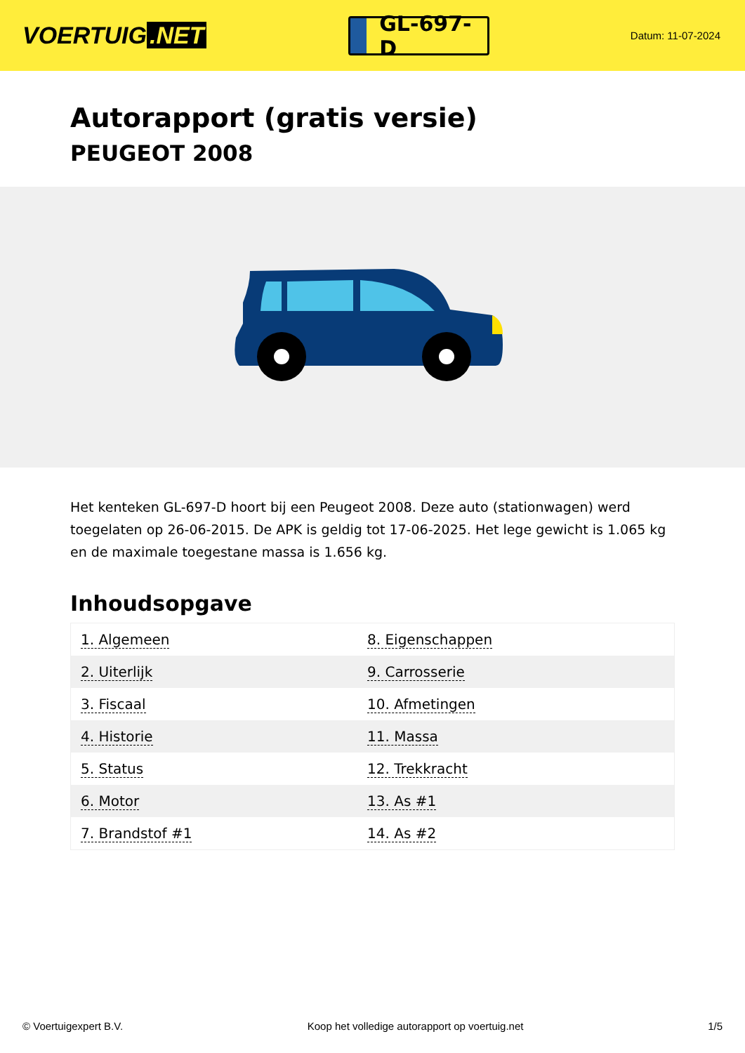VOERTUIG.NET
GL-697-D
Datum: 11-07-2024
Autorapport (gratis versie)
PEUGEOT 2008
Het kenteken GL-697-D hoort bij een Peugeot 2008. Deze auto (stationwagen) werd toegelaten op 26-06-2015. De APK is geldig tot 17-06-2025. Het lege gewicht is 1.065 kg en de maximale toegestane massa is 1.656 kg.
Inhoudsopgave
| 1. Algemeen | 8. Eigenschappen |
| 2. Uiterlijk | 9. Carrosserie |
| 3. Fiscaal | 10. Afmetingen |
| 4. Historie | 11. Massa |
| 5. Status | 12. Trekkracht |
| 6. Motor | 13. As #1 |
| 7. Brandstof #1 | 14. As #2 |
© Voertuigexpert B.V. Koop het volledige autorapport op voertuig.net 1/5